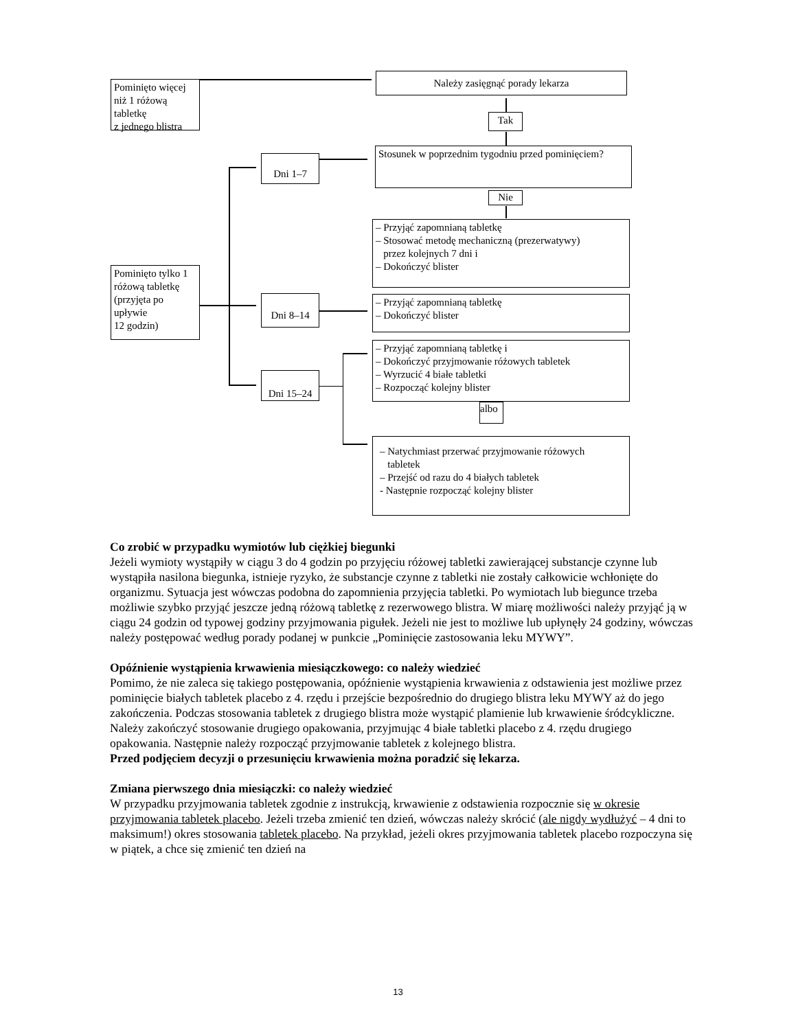Pominięto więcej niż 1 różową tabletkę
z jednego blistra
Należy zasięgnąć porady lekarza
Tak
Stosunek w poprzednim tygodniu przed pominięciem?
Nie
Dni 1–7
– Przyjąć zapomnianą tabletkę
– Stosować metodę mechaniczną (prezerwatywy)
przez kolejnych 7 dni i
– Dokończyć blister
Pominięto tylko 1 różową tabletkę (przyjęta po upływie
12 godzin)
Dni 8–14
– Przyjąć zapomnianą tabletkę
– Dokończyć blister
Dni 15–24
– Przyjąć zapomnianą tabletkę i
– Dokończyć przyjmowanie różowych tabletek
– Wyrzucić 4 białe tabletki
– Rozpocząć kolejny blister
albo
– Natychmiast przerwać przyjmowanie różowych
tabletek
– Przejść od razu do 4 białych tabletek
- Następnie rozpocząć kolejny blister
Co zrobić w przypadku wymiotów lub ciężkiej biegunki
Jeżeli wymioty wystąpiły w ciągu 3 do 4 godzin po przyjęciu różowej tabletki zawierającej substancje czynne lub wystąpiła nasilona biegunka, istnieje ryzyko, że substancje czynne z tabletki nie zostały całkowicie wchłonięte do organizmu. Sytuacja jest wówczas podobna do zapomnienia przyjęcia tabletki. Po wymiotach lub biegunce trzeba możliwie szybko przyjąć jeszcze jedną różową tabletkę z rezerwowego blistra. W miarę możliwości należy przyjąć ją w ciągu 24 godzin od typowej godziny przyjmowania pigułek. Jeżeli nie jest to możliwe lub upłynęły 24 godziny, wówczas należy postępować według porady podanej w punkcie „Pominięcie zastosowania leku MYWY”.
Opóźnienie wystąpienia krwawienia miesiączkowego: co należy wiedzieć
Pomimo, że nie zaleca się takiego postępowania, opóźnienie wystąpienia krwawienia z odstawienia jest możliwe przez pominięcie białych tabletek placebo z 4. rzędu i przejście bezpośrednio do drugiego blistra leku MYWY aż do jego zakończenia. Podczas stosowania tabletek z drugiego blistra może wystąpić plamienie lub krwawienie śródcykliczne. Należy zakończyć stosowanie drugiego opakowania, przyjmując 4 białe tabletki placebo z 4. rzędu drugiego opakowania. Następnie należy rozpocząć przyjmowanie tabletek z kolejnego blistra.
Przed podjęciem decyzji o przesunięciu krwawienia można poradzić się lekarza.
Zmiana pierwszego dnia miesiączki: co należy wiedzieć
W przypadku przyjmowania tabletek zgodnie z instrukcją, krwawienie z odstawienia rozpocznie się w okresie przyjmowania tabletek placebo. Jeżeli trzeba zmienić ten dzień, wówczas należy skrócić (ale nigdy wydłużyć – 4 dni to maksimum!) okres stosowania tabletek placebo. Na przykład, jeżeli okres przyjmowania tabletek placebo rozpoczyna się w piątek, a chce się zmienić ten dzień na
13